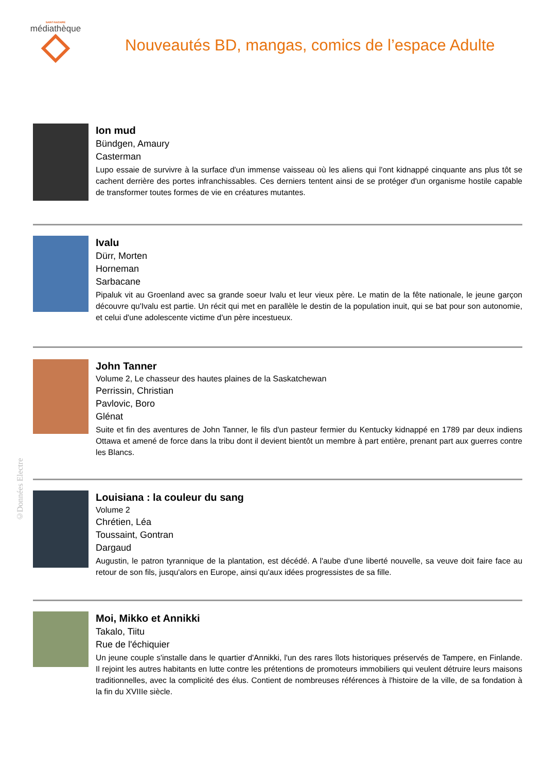SAINT-NAZAIRE
médiathèque
Nouveautés BD, mangas, comics de l’espace Adulte
Ion mud
Bündgen, Amaury
Casterman
Lupo essaie de survivre à la surface d'un immense vaisseau où les aliens qui l'ont kidnappé cinquante ans plus tôt se cachent derrière des portes infranchissables. Ces derniers tentent ainsi de se protéger d'un organisme hostile capable de transformer toutes formes de vie en créatures mutantes.
Ivalu
Dürr, Morten
Horneman
Sarbacane
Pipaluk vit au Groenland avec sa grande soeur Ivalu et leur vieux père. Le matin de la fête nationale, le jeune garçon découvre qu'Ivalu est partie. Un récit qui met en parallèle le destin de la population inuit, qui se bat pour son autonomie, et celui d'une adolescente victime d'un père incestueux.
John Tanner
Volume 2, Le chasseur des hautes plaines de la Saskatchewan
Perrissin, Christian
Pavlovic, Boro
Glénat
Suite et fin des aventures de John Tanner, le fils d'un pasteur fermier du Kentucky kidnappé en 1789 par deux indiens Ottawa et amené de force dans la tribu dont il devient bientôt un membre à part entière, prenant part aux guerres contre les Blancs.
Louisiana : la couleur du sang
Volume 2
Chrétien, Léa
Toussaint, Gontran
Dargaud
Augustin, le patron tyrannique de la plantation, est décédé. A l'aube d'une liberté nouvelle, sa veuve doit faire face au retour de son fils, jusqu'alors en Europe, ainsi qu'aux idées progressistes de sa fille.
Moi, Mikko et Annikki
Takalo, Tiitu
Rue de l'échiquier
Un jeune couple s'installe dans le quartier d'Annikki, l'un des rares îlots historiques préservés de Tampere, en Finlande. Il rejoint les autres habitants en lutte contre les prétentions de promoteurs immobiliers qui veulent détruire leurs maisons traditionnelles, avec la complicité des élus. Contient de nombreuses références à l'histoire de la ville, de sa fondation à la fin du XVIIIe siècle.
©Données Electre